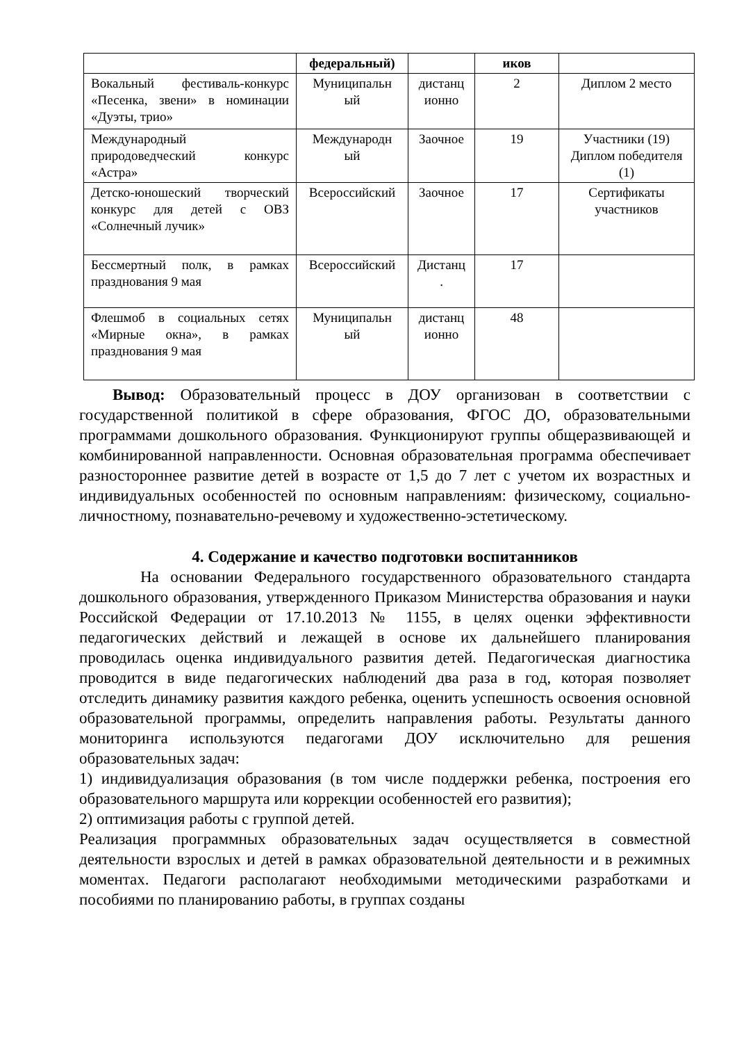| | федеральный) | | иков | |
| Вокальный фестиваль-конкурс «Песенка, звени» в номинации «Дуэты, трио» | Муниципальн ый | дистанц ионно | 2 | Диплом 2 место |
| Международный природоведческий конкурс «Астра» | Международн ый | Заочное | 19 | Участники (19) Диплом победителя (1) |
| Детско-юношеский творческий конкурс для детей с ОВЗ «Солнечный лучик» | Всероссийский | Заочное | 17 | Сертификаты участников |
| Бессмертный полк, в рамках празднования 9 мая | Всероссийский | Дистанц . | 17 | |
| Флешмоб в социальных сетях «Мирные окна», в рамках празднования 9 мая | Муниципальн ый | дистанц ионно | 48 | |
Вывод: Образовательный процесс в ДОУ организован в соответствии с государственной политикой в сфере образования, ФГОС ДО, образовательными программами дошкольного образования. Функционируют группы общеразвивающей и комбинированной направленности. Основная образовательная программа обеспечивает разностороннее развитие детей в возрасте от 1,5 до 7 лет с учетом их возрастных и индивидуальных особенностей по основным направлениям: физическому, социально-личностному, познавательно-речевому и художественно-эстетическому.
4. Содержание и качество подготовки воспитанников
На основании Федерального государственного образовательного стандарта дошкольного образования, утвержденного Приказом Министерства образования и науки Российской Федерации от 17.10.2013 № 1155, в целях оценки эффективности педагогических действий и лежащей в основе их дальнейшего планирования проводилась оценка индивидуального развития детей. Педагогическая диагностика проводится в виде педагогических наблюдений два раза в год, которая позволяет отследить динамику развития каждого ребенка, оценить успешность освоения основной образовательной программы, определить направления работы. Результаты данного мониторинга используются педагогами ДОУ исключительно для решения образовательных задач:
1) индивидуализация образования (в том числе поддержки ребенка, построения его образовательного маршрута или коррекции особенностей его развития);
2) оптимизация работы с группой детей.
Реализация программных образовательных задач осуществляется в совместной деятельности взрослых и детей в рамках образовательной деятельности и в режимных моментах. Педагоги располагают необходимыми методическими разработками и пособиями по планированию работы, в группах созданы